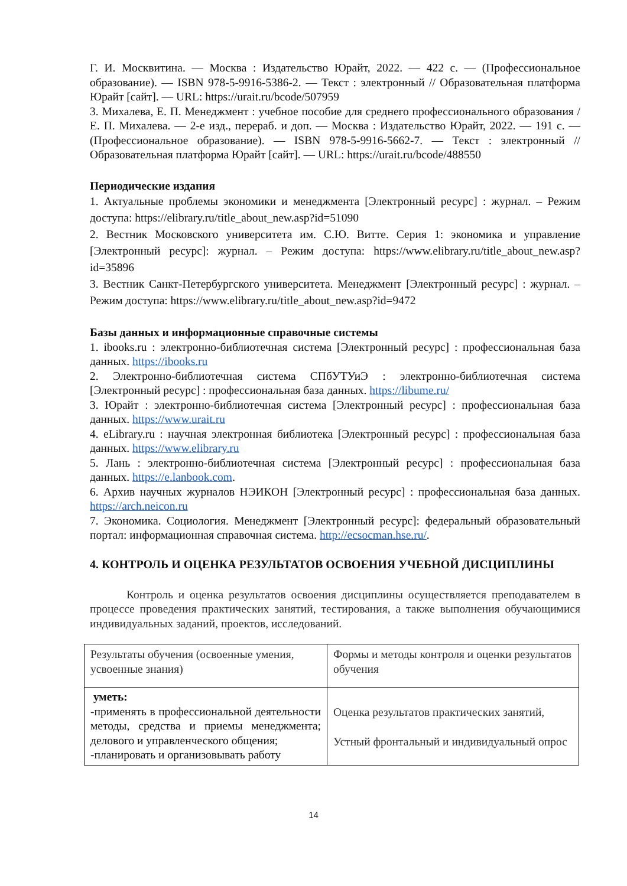Г. И. Москвитина. — Москва : Издательство Юрайт, 2022. — 422 с. — (Профессиональное образование). — ISBN 978-5-9916-5386-2. — Текст : электронный // Образовательная платформа Юрайт [сайт]. — URL: https://urait.ru/bcode/507959
3. Михалева, Е. П. Менеджмент : учебное пособие для среднего профессионального образования / Е. П. Михалева. — 2-е изд., перераб. и доп. — Москва : Издательство Юрайт, 2022. — 191 с. — (Профессиональное образование). — ISBN 978-5-9916-5662-7. — Текст : электронный // Образовательная платформа Юрайт [сайт]. — URL: https://urait.ru/bcode/488550
Периодические издания
1. Актуальные проблемы экономики и менеджмента [Электронный ресурс] : журнал. – Режим доступа: https://elibrary.ru/title_about_new.asp?id=51090
2. Вестник Московского университета им. С.Ю. Витте. Серия 1: экономика и управление [Электронный ресурс]: журнал. – Режим доступа: https://www.elibrary.ru/title_about_new.asp?id=35896
3. Вестник Санкт-Петербургского университета. Менеджмент [Электронный ресурс] : журнал. – Режим доступа: https://www.elibrary.ru/title_about_new.asp?id=9472
Базы данных и информационные справочные системы
1. ibooks.ru : электронно-библиотечная система [Электронный ресурс] : профессиональная база данных. https://ibooks.ru
2. Электронно-библиотечная система СПбУТУиЭ : электронно-библиотечная система [Электронный ресурс] : профессиональная база данных. https://libume.ru/
3. Юрайт : электронно-библиотечная система [Электронный ресурс] : профессиональная база данных. https://www.urait.ru
4. eLibrary.ru : научная электронная библиотека [Электронный ресурс] : профессиональная база данных. https://www.elibrary.ru
5. Лань : электронно-библиотечная система [Электронный ресурс] : профессиональная база данных. https://e.lanbook.com.
6. Архив научных журналов НЭИКОН [Электронный ресурс] : профессиональная база данных. https://arch.neicon.ru
7. Экономика. Социология. Менеджмент [Электронный ресурс]: федеральный образовательный портал: информационная справочная система. http://ecsocman.hse.ru/.
4. КОНТРОЛЬ И ОЦЕНКА РЕЗУЛЬТАТОВ ОСВОЕНИЯ УЧЕБНОЙ ДИСЦИПЛИНЫ
Контроль и оценка результатов освоения дисциплины осуществляется преподавателем в процессе проведения практических занятий, тестирования, а также выполнения обучающимися индивидуальных заданий, проектов, исследований.
| Результаты обучения (освоенные умения, усвоенные знания) | Формы и методы контроля и оценки результатов обучения |
| уметь: -применять в профессиональной деятельности методы, средства и приемы менеджмента; делового и управленческого общения; -планировать и организовывать работу | Оценка результатов практических занятий, Устный фронтальный и индивидуальный опрос |
14